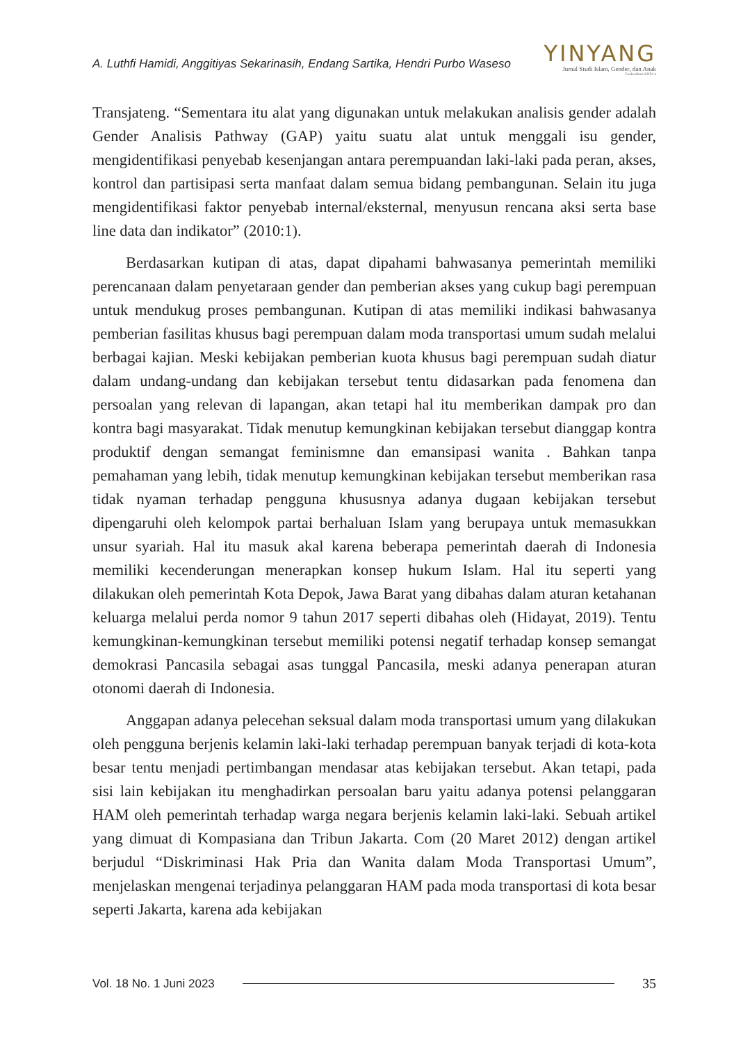A. Luthfi Hamidi, Anggitiyas Sekarinasih, Endang Sartika, Hendri Purbo Waseso
YINYANG
Jurnal Studi Islam, Gender, dan Anak
Terakreditasi SINTA 4
Transjateng. “Sementara itu alat yang digunakan untuk melakukan analisis gender adalah Gender Analisis Pathway (GAP) yaitu suatu alat untuk menggali isu gender, mengidentifikasi penyebab kesenjangan antara perempuandan laki-laki pada peran, akses, kontrol dan partisipasi serta manfaat dalam semua bidang pembangunan. Selain itu juga mengidentifikasi faktor penyebab internal/eksternal, menyusun rencana aksi serta base line data dan indikator” (2010:1).
Berdasarkan kutipan di atas, dapat dipahami bahwasanya pemerintah memiliki perencanaan dalam penyetaraan gender dan pemberian akses yang cukup bagi perempuan untuk mendukug proses pembangunan. Kutipan di atas memiliki indikasi bahwasanya pemberian fasilitas khusus bagi perempuan dalam moda transportasi umum sudah melalui berbagai kajian. Meski kebijakan pemberian kuota khusus bagi perempuan sudah diatur dalam undang-undang dan kebijakan tersebut tentu didasarkan pada fenomena dan persoalan yang relevan di lapangan, akan tetapi hal itu memberikan dampak pro dan kontra bagi masyarakat. Tidak menutup kemungkinan kebijakan tersebut dianggap kontra produktif dengan semangat feminismne dan emansipasi wanita . Bahkan tanpa pemahaman yang lebih, tidak menutup kemungkinan kebijakan tersebut memberikan rasa tidak nyaman terhadap pengguna khususnya adanya dugaan kebijakan tersebut dipengaruhi oleh kelompok partai berhaluan Islam yang berupaya untuk memasukkan unsur syariah. Hal itu masuk akal karena beberapa pemerintah daerah di Indonesia memiliki kecenderungan menerapkan konsep hukum Islam. Hal itu seperti yang dilakukan oleh pemerintah Kota Depok, Jawa Barat yang dibahas dalam aturan ketahanan keluarga melalui perda nomor 9 tahun 2017 seperti dibahas oleh (Hidayat, 2019). Tentu kemungkinan-kemungkinan tersebut memiliki potensi negatif terhadap konsep semangat demokrasi Pancasila sebagai asas tunggal Pancasila, meski adanya penerapan aturan otonomi daerah di Indonesia.
Anggapan adanya pelecehan seksual dalam moda transportasi umum yang dilakukan oleh pengguna berjenis kelamin laki-laki terhadap perempuan banyak terjadi di kota-kota besar tentu menjadi pertimbangan mendasar atas kebijakan tersebut. Akan tetapi, pada sisi lain kebijakan itu menghadirkan persoalan baru yaitu adanya potensi pelanggaran HAM oleh pemerintah terhadap warga negara berjenis kelamin laki-laki. Sebuah artikel yang dimuat di Kompasiana dan Tribun Jakarta. Com (20 Maret 2012) dengan artikel berjudul “Diskriminasi Hak Pria dan Wanita dalam Moda Transportasi Umum”, menjelaskan mengenai terjadinya pelanggaran HAM pada moda transportasi di kota besar seperti Jakarta, karena ada kebijakan
Vol. 18 No. 1 Juni 2023 35